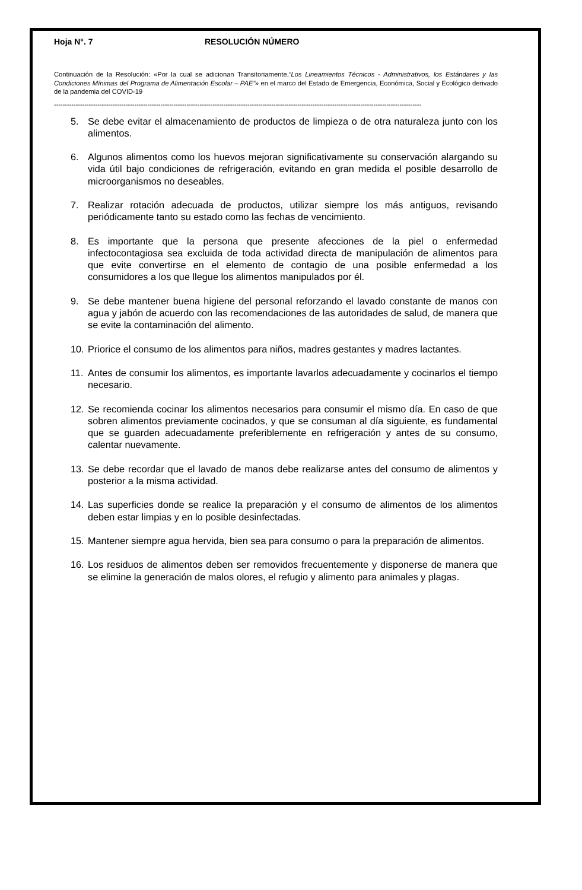Hoja N°. 7 RESOLUCIÓN NÚMERO
Continuación de la Resolución: «Por la cual se adicionan Transitoriamente,“Los Lineamientos Técnicos - Administrativos, los Estándares y las Condiciones Mínimas del Programa de Alimentación Escolar – PAE”» en el marco del Estado de Emergencia, Económica, Social y Ecológico derivado de la pandemia del COVID-19
-------------------------------------------------------------------------------------------------------------------------------------------------------------------------
5. Se debe evitar el almacenamiento de productos de limpieza o de otra naturaleza junto con los alimentos.
6. Algunos alimentos como los huevos mejoran significativamente su conservación alargando su vida útil bajo condiciones de refrigeración, evitando en gran medida el posible desarrollo de microorganismos no deseables.
7. Realizar rotación adecuada de productos, utilizar siempre los más antiguos, revisando periódicamente tanto su estado como las fechas de vencimiento.
8. Es importante que la persona que presente afecciones de la piel o enfermedad infectocontagiosa sea excluida de toda actividad directa de manipulación de alimentos para que evite convertirse en el elemento de contagio de una posible enfermedad a los consumidores a los que llegue los alimentos manipulados por él.
9. Se debe mantener buena higiene del personal reforzando el lavado constante de manos con agua y jabón de acuerdo con las recomendaciones de las autoridades de salud, de manera que se evite la contaminación del alimento.
10. Priorice el consumo de los alimentos para niños, madres gestantes y madres lactantes.
11. Antes de consumir los alimentos, es importante lavarlos adecuadamente y cocinarlos el tiempo necesario.
12. Se recomienda cocinar los alimentos necesarios para consumir el mismo día. En caso de que sobren alimentos previamente cocinados, y que se consuman al día siguiente, es fundamental que se guarden adecuadamente preferiblemente en refrigeración y antes de su consumo, calentar nuevamente.
13. Se debe recordar que el lavado de manos debe realizarse antes del consumo de alimentos y posterior a la misma actividad.
14. Las superficies donde se realice la preparación y el consumo de alimentos de los alimentos deben estar limpias y en lo posible desinfectadas.
15. Mantener siempre agua hervida, bien sea para consumo o para la preparación de alimentos.
16. Los residuos de alimentos deben ser removidos frecuentemente y disponerse de manera que se elimine la generación de malos olores, el refugio y alimento para animales y plagas.